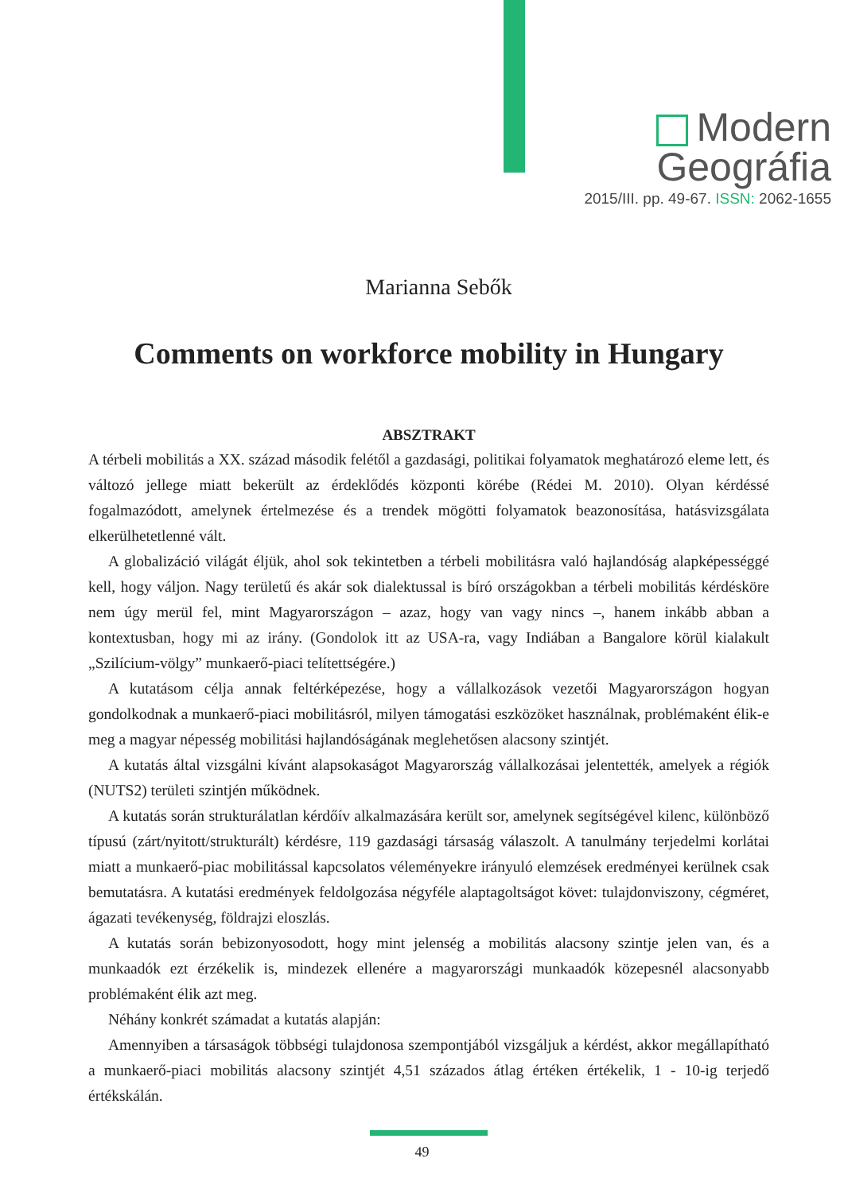Modern Geográfia
2015/III. pp. 49-67. ISSN: 2062-1655
Marianna Sebők
Comments on workforce mobility in Hungary
ABSZTRAKT
A térbeli mobilitás a XX. század második felétől a gazdasági, politikai folyamatok meghatározó eleme lett, és változó jellege miatt bekerült az érdeklődés központi körébe (Rédei M. 2010). Olyan kérdéssé fogalmazódott, amelynek értelmezése és a trendek mögötti folyamatok beazonosítása, hatásvizsgálata elkerülhetetlenné vált.
A globalizáció világát éljük, ahol sok tekintetben a térbeli mobilitásra való hajlandóság alapképességgé kell, hogy váljon. Nagy területű és akár sok dialektussal is bíró országokban a térbeli mobilitás kérdésköre nem úgy merül fel, mint Magyarországon – azaz, hogy van vagy nincs –, hanem inkább abban a kontextusban, hogy mi az irány. (Gondolok itt az USA-ra, vagy Indiában a Bangalore körül kialakult „Szilícium-völgy” munkaerő-piaci telítettségére.)
A kutatásom célja annak feltérképezése, hogy a vállalkozások vezetői Magyarországon hogyan gondolkodnak a munkaerő-piaci mobilitásról, milyen támogatási eszközöket használnak, problémaként élik-e meg a magyar népesség mobilitási hajlandóságának meglehetősen alacsony szintjét.
A kutatás által vizsgálni kívánt alapsokaságot Magyarország vállalkozásai jelentették, amelyek a régiók (NUTS2) területi szintjén működnek.
A kutatás során strukturálatlan kérdőív alkalmazására került sor, amelynek segítségével kilenc, különböző típusú (zárt/nyitott/strukturált) kérdésre, 119 gazdasági társaság válaszolt. A tanulmány terjedelmi korlátai miatt a munkaerő-piac mobilitással kapcsolatos véleményekre irányuló elemzések eredményei kerülnek csak bemutatásra. A kutatási eredmények feldolgozása négyféle alaptagoltságot követ: tulajdonviszony, cégméret, ágazati tevékenység, földrajzi eloszlás.
A kutatás során bebizonyosodott, hogy mint jelenség a mobilitás alacsony szintje jelen van, és a munkaadók ezt érzékelik is, mindezek ellenére a magyarországi munkaadók közepesnél alacsonyabb problémaként élik azt meg.
Néhány konkrét számadat a kutatás alapján:
Amennyiben a társaságok többségi tulajdonosa szempontjából vizsgáljuk a kérdést, akkor megállapítható a munkaerő-piaci mobilitás alacsony szintjét 4,51 százados átlag értéken értékelik, 1 - 10-ig terjedő értékskálán.
49